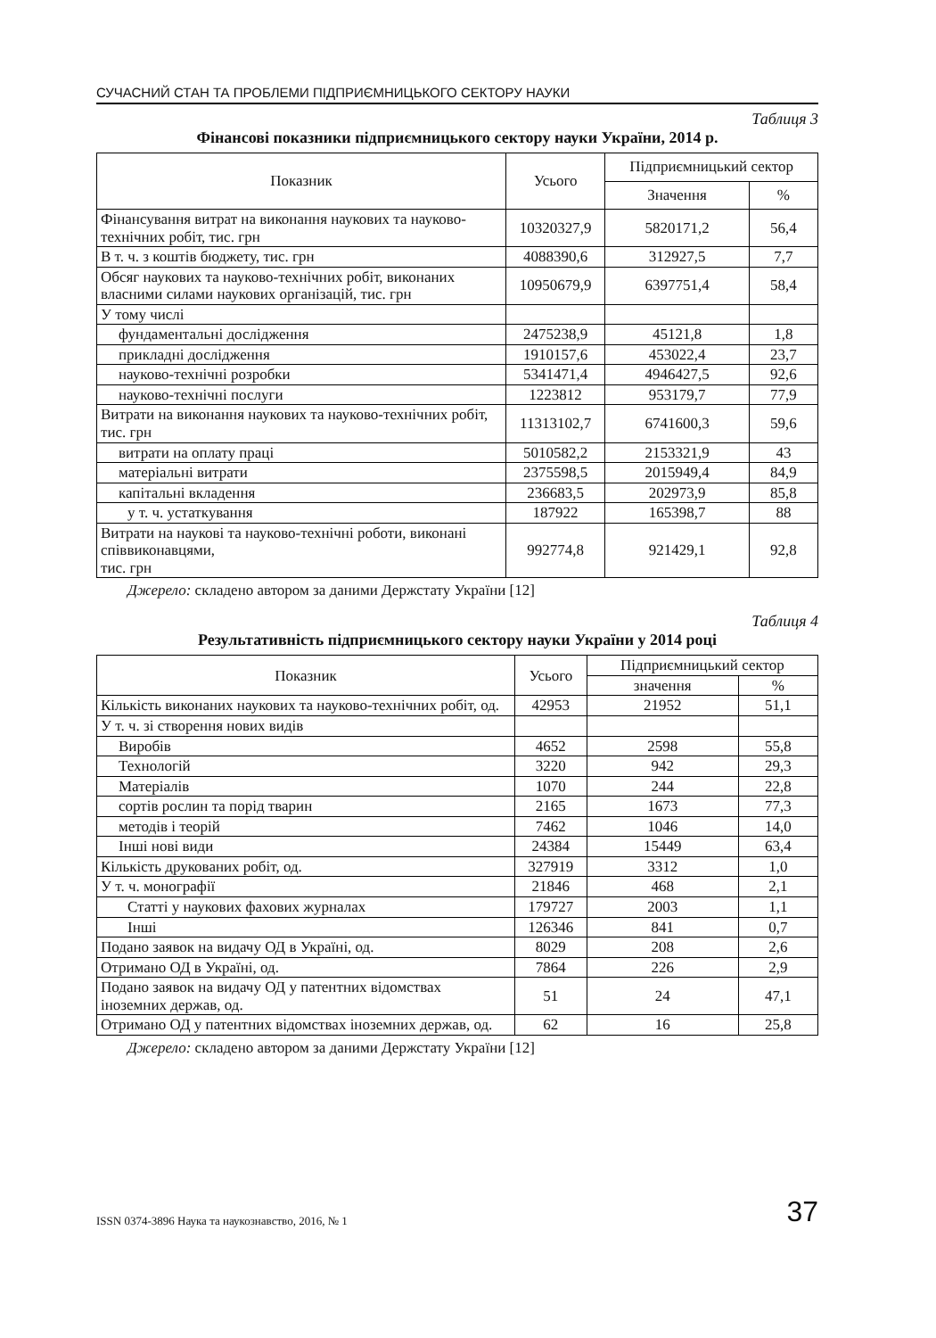СУЧАСНИЙ СТАН ТА ПРОБЛЕМИ ПІДПРИЄМНИЦЬКОГО СЕКТОРУ НАУКИ
Таблиця 3
Фінансові показники підприємницького сектору науки України, 2014 р.
| Показник | Усього | Підприємницький сектор | |
| --- | --- | --- | --- |
| | | Значення | % |
| Фінансування витрат на виконання наукових та науково-технічних робіт, тис. грн | 10320327,9 | 5820171,2 | 56,4 |
| В т. ч. з коштів бюджету, тис. грн | 4088390,6 | 312927,5 | 7,7 |
| Обсяг наукових та науково-технічних робіт, виконаних власними силами наукових організацій, тис. грн | 10950679,9 | 6397751,4 | 58,4 |
| У тому числі | | | |
| фундаментальні дослідження | 2475238,9 | 45121,8 | 1,8 |
| прикладні дослідження | 1910157,6 | 453022,4 | 23,7 |
| науково-технічні розробки | 5341471,4 | 4946427,5 | 92,6 |
| науково-технічні послуги | 1223812 | 953179,7 | 77,9 |
| Витрати на виконання наукових та науково-технічних робіт, тис. грн | 11313102,7 | 6741600,3 | 59,6 |
| витрати на оплату праці | 5010582,2 | 2153321,9 | 43 |
| матеріальні витрати | 2375598,5 | 2015949,4 | 84,9 |
| капітальні вкладення | 236683,5 | 202973,9 | 85,8 |
| у т. ч. устаткування | 187922 | 165398,7 | 88 |
| Витрати на наукові та науково-технічні роботи, виконані співвиконавцями, тис. грн | 992774,8 | 921429,1 | 92,8 |
Джерело: складено автором за даними Держстату України [12]
Таблиця 4
Результативність підприємницького сектору науки України у 2014 році
| Показник | Усього | Підприємницький сектор | |
| --- | --- | --- | --- |
| | | значення | % |
| Кількість виконаних наукових та науково-технічних робіт, од. | 42953 | 21952 | 51,1 |
| У т. ч. зі створення нових видів | | | |
| Виробів | 4652 | 2598 | 55,8 |
| Технологій | 3220 | 942 | 29,3 |
| Матеріалів | 1070 | 244 | 22,8 |
| сортів рослин та порід тварин | 2165 | 1673 | 77,3 |
| методів і теорій | 7462 | 1046 | 14,0 |
| Інші нові види | 24384 | 15449 | 63,4 |
| Кількість друкованих робіт, од. | 327919 | 3312 | 1,0 |
| У т. ч. монографії | 21846 | 468 | 2,1 |
| Статті у наукових фахових журналах | 179727 | 2003 | 1,1 |
| Інші | 126346 | 841 | 0,7 |
| Подано заявок на видачу ОД в Україні, од. | 8029 | 208 | 2,6 |
| Отримано ОД в Україні, од. | 7864 | 226 | 2,9 |
| Подано заявок на видачу ОД у патентних відомствах іноземних держав, од. | 51 | 24 | 47,1 |
| Отримано ОД у патентних відомствах іноземних держав, од. | 62 | 16 | 25,8 |
Джерело: складено автором за даними Держстату України [12]
ISSN 0374-3896 Наука та наукознавство, 2016, № 1 37